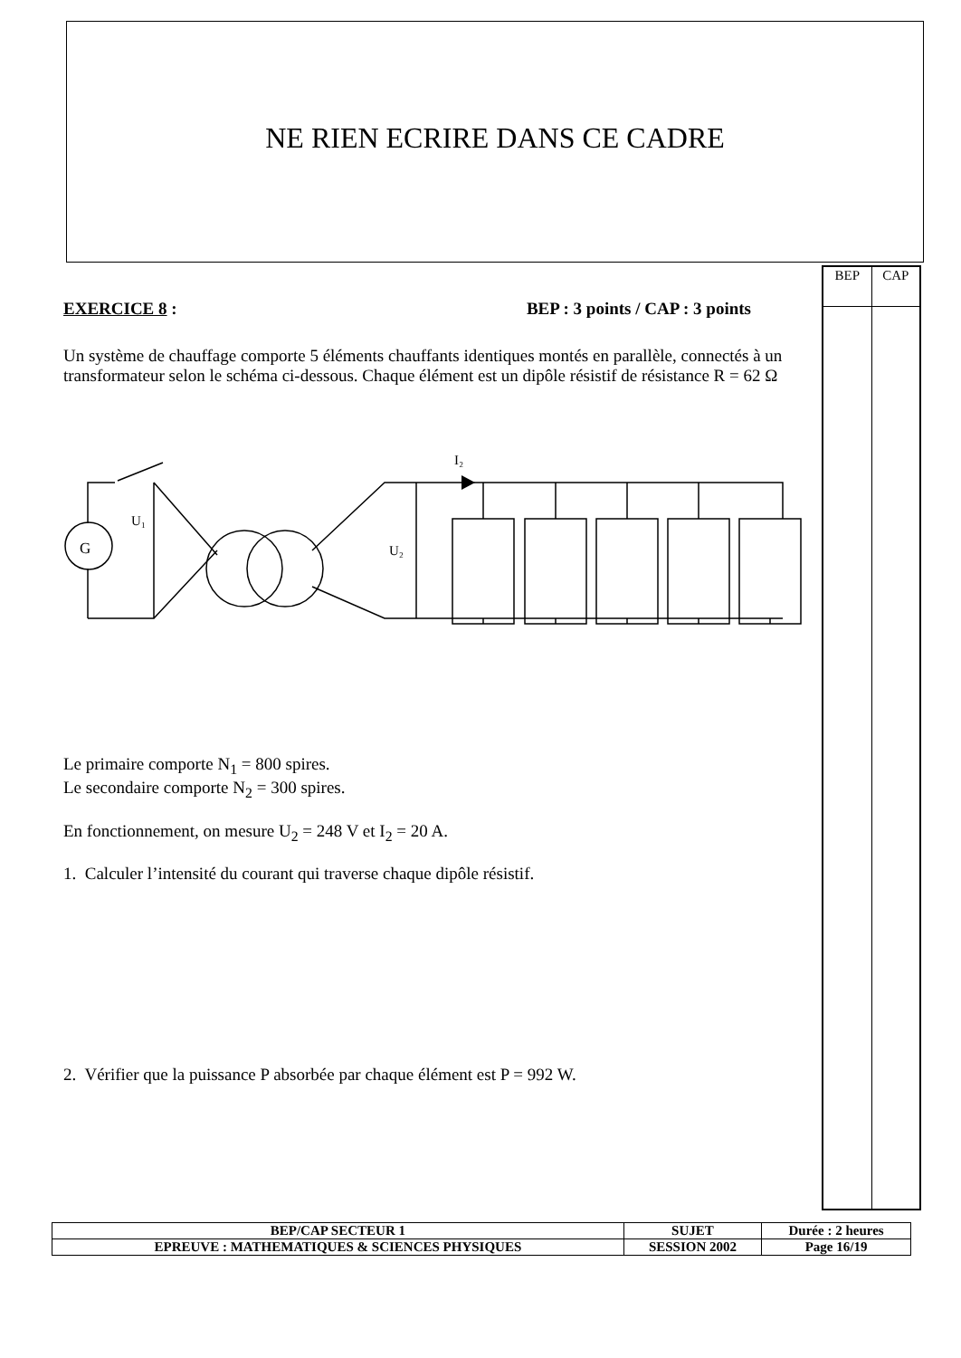NE RIEN ECRIRE DANS CE CADRE
| BEP | CAP |
EXERCICE 8 : BEP : 3 points / CAP : 3 points
Un système de chauffage comporte 5 éléments chauffants identiques montés en parallèle, connectés à un transformateur selon le schéma ci-dessous. Chaque élément est un dipôle résistif de résistance R = 62 Ω
G
U₁
U₂
I₂
Le primaire comporte N<sub>1</sub> = 800 spires.
Le secondaire comporte N<sub>2</sub> = 300 spires.
En fonctionnement, on mesure U<sub>2</sub> = 248 V et I<sub>2</sub> = 20 A.
1. Calculer l’intensité du courant qui traverse chaque dipôle résistif.
2. Vérifier que la puissance P absorbée par chaque élément est P = 992 W.
| BEP/CAP SECTEUR 1 | SUJET | Durée : 2 heures |
| EPREUVE : MATHEMATIQUES & SCIENCES PHYSIQUES | SESSION 2002 | Page 16/19 |